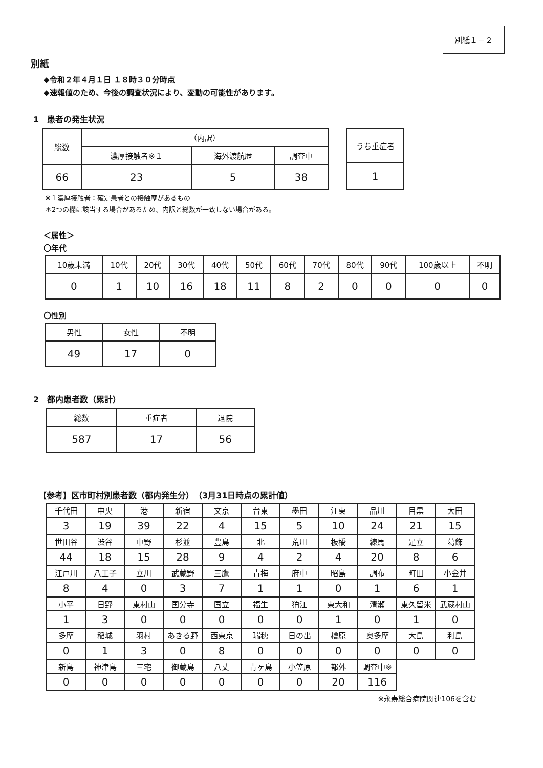別紙１－２
別紙
◆令和２年４月１日 １８時３０分時点
◆速報値のため、今後の調査状況により、変動の可能性があります。
1　患者の発生状況
| 総数 | （内訳） | | |
| | 濃厚接触者※１ | 海外渡航歴 | 調査中 |
| 66 | 23 | 5 | 38 |
| うち重症者 |
| 1 |
※１濃厚接触者：確定患者との接触歴があるもの
＊2つの欄に該当する場合があるため、内訳と総数が一致しない場合がある。
＜属性＞
〇年代
| 10歳未満 | 10代 | 20代 | 30代 | 40代 | 50代 | 60代 | 70代 | 80代 | 90代 | 100歳以上 | 不明 |
| 0 | 1 | 10 | 16 | 18 | 11 | 8 | 2 | 0 | 0 | 0 | 0 |
〇性別
| 男性 | 女性 | 不明 |
| 49 | 17 | 0 |
2　都内患者数（累計）
| 総数 | 重症者 | 退院 |
| 587 | 17 | 56 |
【参考】区市町村別患者数（都内発生分）　（3月31日時点の累計値）
| 千代田 | 中央 | 港 | 新宿 | 文京 | 台東 | 墨田 | 江東 | 品川 | 目黒 | 大田 |
| 3 | 19 | 39 | 22 | 4 | 15 | 5 | 10 | 24 | 21 | 15 |
| 世田谷 | 渋谷 | 中野 | 杉並 | 豊島 | 北 | 荒川 | 板橋 | 練馬 | 足立 | 葛飾 |
| 44 | 18 | 15 | 28 | 9 | 4 | 2 | 4 | 20 | 8 | 6 |
| 江戸川 | 八王子 | 立川 | 武蔵野 | 三鷹 | 青梅 | 府中 | 昭島 | 調布 | 町田 | 小金井 |
| 8 | 4 | 0 | 3 | 7 | 1 | 1 | 0 | 1 | 6 | 1 |
| 小平 | 日野 | 東村山 | 国分寺 | 国立 | 福生 | 狛江 | 東大和 | 清瀬 | 東久留米 | 武蔵村山 |
| 1 | 3 | 0 | 0 | 0 | 0 | 0 | 1 | 0 | 1 | 0 |
| 多摩 | 稲城 | 羽村 | あきる野 | 西東京 | 瑞穂 | 日の出 | 檜原 | 奥多摩 | 大島 | 利島 |
| 0 | 1 | 3 | 0 | 8 | 0 | 0 | 0 | 0 | 0 | 0 |
| 新島 | 神津島 | 三宅 | 御蔵島 | 八丈 | 青ヶ島 | 小笠原 | 都外 | 調査中※ | | |
| 0 | 0 | 0 | 0 | 0 | 0 | 0 | 20 | 116 | | |
※永寿総合病院関連106を含む